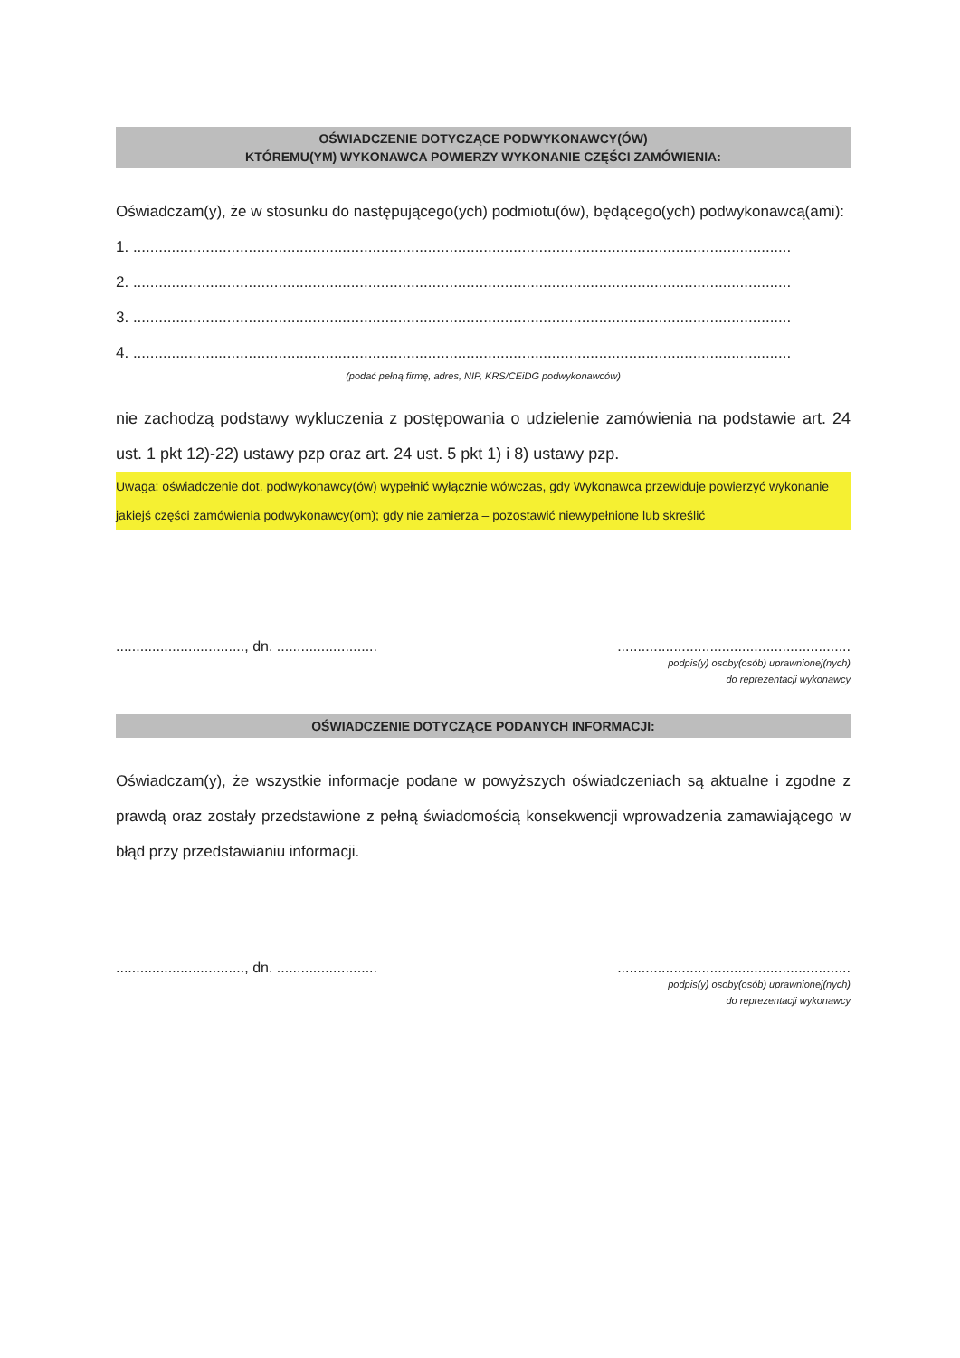OŚWIADCZENIE DOTYCZĄCE PODWYKONAWCY(ÓW)
KTÓREMU(YM) WYKONAWCA POWIERZY WYKONANIE CZĘŚCI ZAMÓWIENIA:
Oświadczam(y), że w stosunku do następującego(ych) podmiotu(ów), będącego(ych) podwykonawcą(ami):
1. ..........................................................................................................................................................
2. ..........................................................................................................................................................
3. ..........................................................................................................................................................
4. ..........................................................................................................................................................
(podać pełną firmę, adres, NIP, KRS/CEiDG podwykonawców)
nie zachodzą podstawy wykluczenia z postępowania o udzielenie zamówienia na podstawie art. 24 ust. 1 pkt 12)-22) ustawy pzp oraz art. 24 ust. 5 pkt 1) i 8) ustawy pzp.
Uwaga: oświadczenie dot. podwykonawcy(ów) wypełnić wyłącznie wówczas, gdy Wykonawca przewiduje powierzyć wykonanie jakiejś części zamówienia podwykonawcy(om); gdy nie zamierza – pozostawić niewypełnione lub skreślić
................................, dn. ...................................................................................
podpis(y) osoby(osób) uprawnionej(nych)
do reprezentacji wykonawcy
OŚWIADCZENIE DOTYCZĄCE PODANYCH INFORMACJI:
Oświadczam(y), że wszystkie informacje podane w powyższych oświadczeniach są aktualne i zgodne z prawdą oraz zostały przedstawione z pełną świadomością konsekwencji wprowadzenia zamawiającego w błąd przy przedstawianiu informacji.
................................, dn. ...................................................................................
podpis(y) osoby(osób) uprawnionej(nych)
do reprezentacji wykonawcy